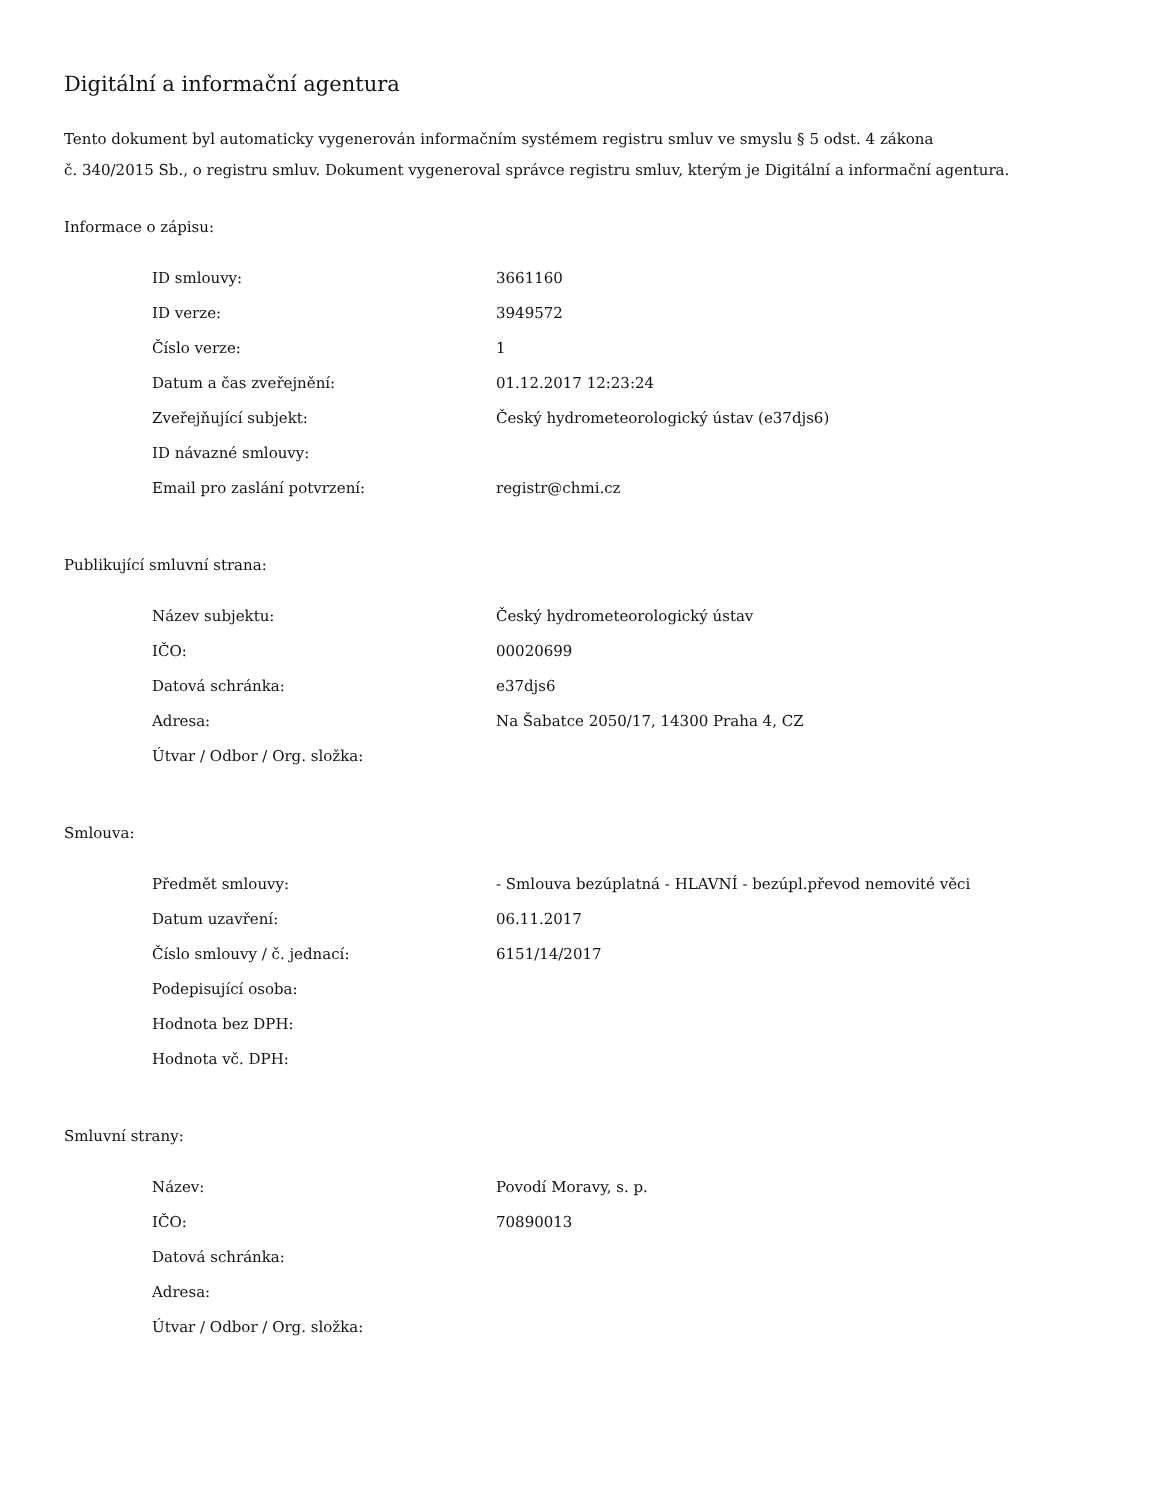Digitální a informační agentura
Tento dokument byl automaticky vygenerován informačním systémem registru smluv ve smyslu § 5 odst. 4 zákona
č. 340/2015 Sb., o registru smluv. Dokument vygeneroval správce registru smluv, kterým je Digitální a informační agentura.
Informace o zápisu:
| ID smlouvy: | 3661160 |
| ID verze: | 3949572 |
| Číslo verze: | 1 |
| Datum a čas zveřejnění: | 01.12.2017 12:23:24 |
| Zveřejňující subjekt: | Český hydrometeorologický ústav (e37djs6) |
| ID návazné smlouvy: | |
| Email pro zaslání potvrzení: | registr@chmi.cz |
Publikující smluvní strana:
| Název subjektu: | Český hydrometeorologický ústav |
| IČO: | 00020699 |
| Datová schránka: | e37djs6 |
| Adresa: | Na Šabatce 2050/17, 14300 Praha 4, CZ |
| Útvar / Odbor / Org. složka: | |
Smlouva:
| Předmět smlouvy: | - Smlouva bezúplatná - HLAVNÍ - bezúpl.převod nemovité věci |
| Datum uzavření: | 06.11.2017 |
| Číslo smlouvy / č. jednací: | 6151/14/2017 |
| Podepisující osoba: | |
| Hodnota bez DPH: | |
| Hodnota vč. DPH: | |
Smluvní strany:
| Název: | Povodí Moravy, s. p. |
| IČO: | 70890013 |
| Datová schránka: | |
| Adresa: | |
| Útvar / Odbor / Org. složka: | |